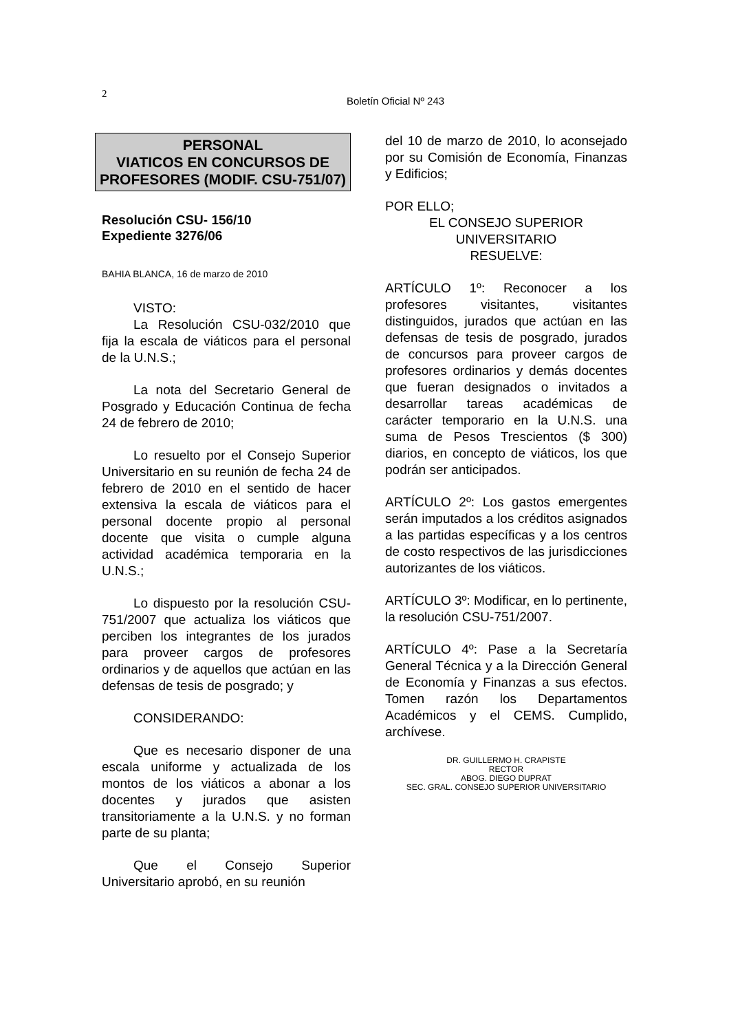2
Boletín Oficial Nº 243
PERSONAL
VIATICOS EN CONCURSOS DE
PROFESORES (MODIF. CSU-751/07)
Resolución CSU- 156/10
Expediente 3276/06
BAHIA BLANCA, 16 de marzo de 2010
VISTO:
La Resolución CSU-032/2010 que fija la escala de viáticos para el personal de la U.N.S.;
La nota del Secretario General de Posgrado y Educación Continua de fecha 24 de febrero de 2010;
Lo resuelto por el Consejo Superior Universitario en su reunión de fecha 24 de febrero de 2010 en el sentido de hacer extensiva la escala de viáticos para el personal docente propio al personal docente que visita o cumple alguna actividad académica temporaria en la U.N.S.;
Lo dispuesto por la resolución CSU-751/2007 que actualiza los viáticos que perciben los integrantes de los jurados para proveer cargos de profesores ordinarios y de aquellos que actúan en las defensas de tesis de posgrado; y
CONSIDERANDO:
Que es necesario disponer de una escala uniforme y actualizada de los montos de los viáticos a abonar a los docentes y jurados que asisten transitoriamente a la U.N.S. y no forman parte de su planta;
Que el Consejo Superior Universitario aprobó, en su reunión
del 10 de marzo de 2010, lo aconsejado por su Comisión de Economía, Finanzas y Edificios;
POR ELLO;
EL CONSEJO SUPERIOR
UNIVERSITARIO
RESUELVE:
ARTÍCULO 1º: Reconocer a los profesores visitantes, visitantes distinguidos, jurados que actúan en las defensas de tesis de posgrado, jurados de concursos para proveer cargos de profesores ordinarios y demás docentes que fueran designados o invitados a desarrollar tareas académicas de carácter temporario en la U.N.S. una suma de Pesos Trescientos ($ 300) diarios, en concepto de viáticos, los que podrán ser anticipados.
ARTÍCULO 2º: Los gastos emergentes serán imputados a los créditos asignados a las partidas específicas y a los centros de costo respectivos de las jurisdicciones autorizantes de los viáticos.
ARTÍCULO 3º: Modificar, en lo pertinente, la resolución CSU-751/2007.
ARTÍCULO 4º: Pase a la Secretaría General Técnica y a la Dirección General de Economía y Finanzas a sus efectos. Tomen razón los Departamentos Académicos y el CEMS. Cumplido, archívese.
DR. GUILLERMO H. CRAPISTE
RECTOR
ABOG. DIEGO DUPRAT
SEC. GRAL. CONSEJO SUPERIOR UNIVERSITARIO